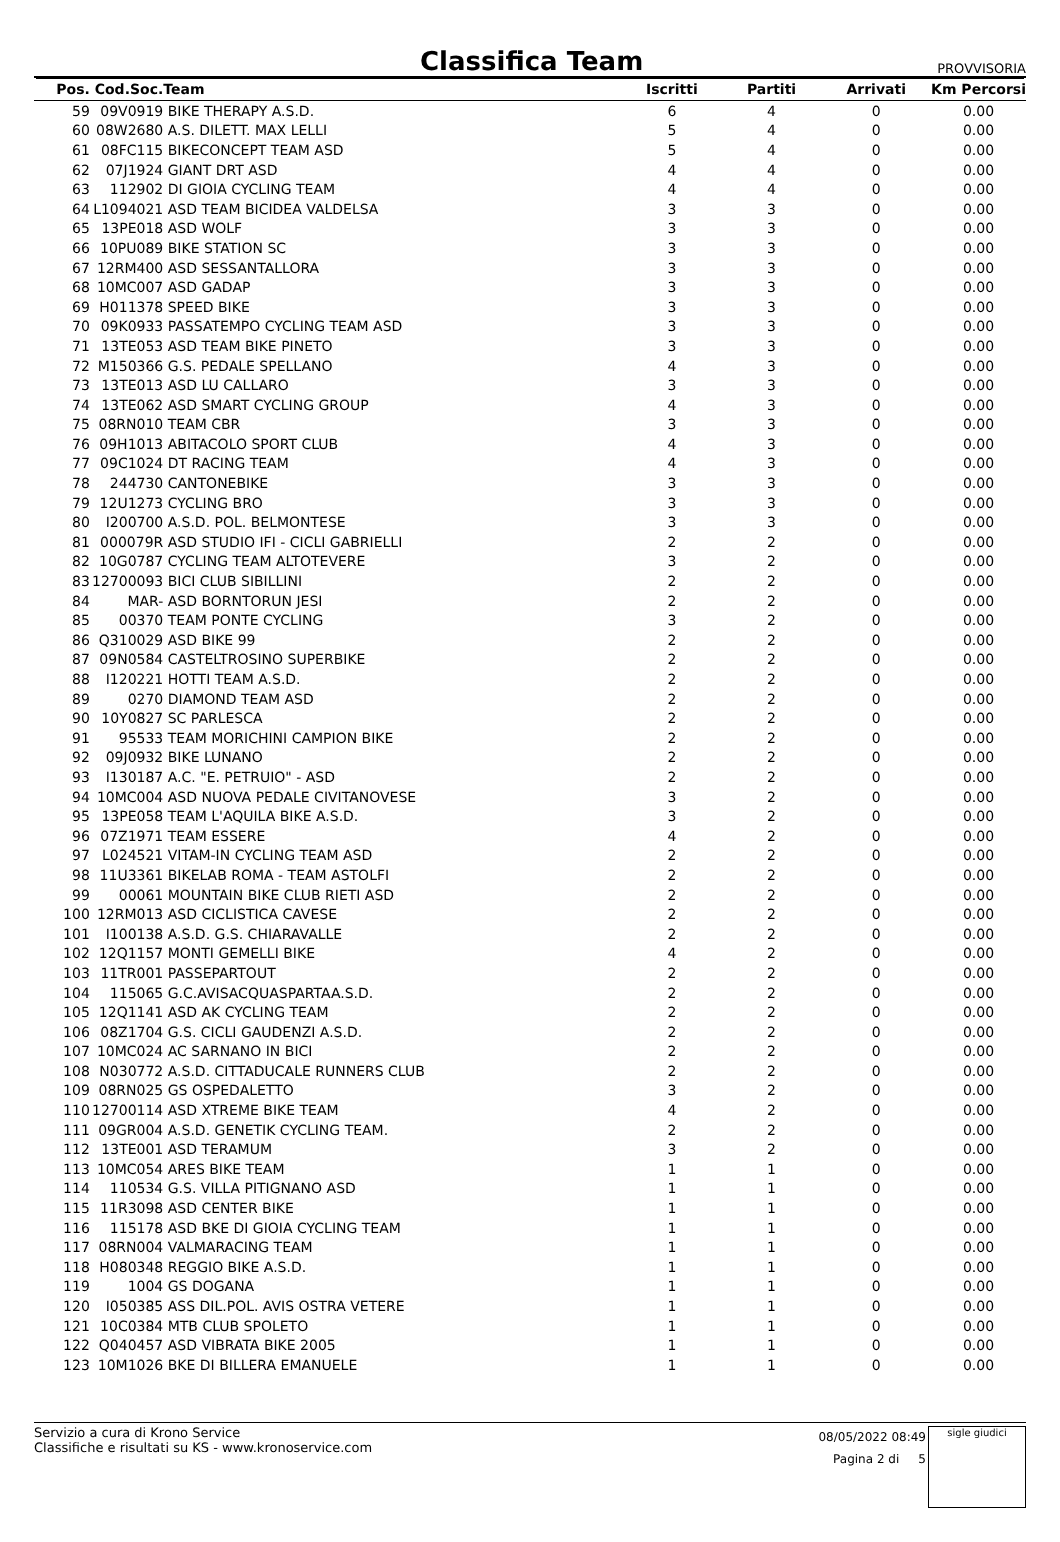Classifica Team
PROVVISORIA
| Pos. | Cod.Soc. | Team | Iscritti | Partiti | Arrivati | Km Percorsi |
| --- | --- | --- | --- | --- | --- | --- |
| 59 | 09V0919 | BIKE THERAPY A.S.D. | 6 | 4 | 0 | 0.00 |
| 60 | 08W2680 | A.S. DILETT. MAX LELLI | 5 | 4 | 0 | 0.00 |
| 61 | 08FC115 | BIKECONCEPT TEAM ASD | 5 | 4 | 0 | 0.00 |
| 62 | 07J1924 | GIANT DRT ASD | 4 | 4 | 0 | 0.00 |
| 63 | 112902 | DI GIOIA CYCLING TEAM | 4 | 4 | 0 | 0.00 |
| 64 | L1094021 | ASD TEAM BICIDEA VALDELSA | 3 | 3 | 0 | 0.00 |
| 65 | 13PE018 | ASD WOLF | 3 | 3 | 0 | 0.00 |
| 66 | 10PU089 | BIKE STATION SC | 3 | 3 | 0 | 0.00 |
| 67 | 12RM400 | ASD SESSANTALLORA | 3 | 3 | 0 | 0.00 |
| 68 | 10MC007 | ASD GADAP | 3 | 3 | 0 | 0.00 |
| 69 | H011378 | SPEED BIKE | 3 | 3 | 0 | 0.00 |
| 70 | 09K0933 | PASSATEMPO CYCLING TEAM ASD | 3 | 3 | 0 | 0.00 |
| 71 | 13TE053 | ASD TEAM BIKE PINETO | 3 | 3 | 0 | 0.00 |
| 72 | M150366 | G.S. PEDALE SPELLANO | 4 | 3 | 0 | 0.00 |
| 73 | 13TE013 | ASD LU CALLARO | 3 | 3 | 0 | 0.00 |
| 74 | 13TE062 | ASD SMART CYCLING GROUP | 4 | 3 | 0 | 0.00 |
| 75 | 08RN010 | TEAM CBR | 3 | 3 | 0 | 0.00 |
| 76 | 09H1013 | ABITACOLO SPORT CLUB | 4 | 3 | 0 | 0.00 |
| 77 | 09C1024 | DT RACING TEAM | 4 | 3 | 0 | 0.00 |
| 78 | 244730 | CANTONEBIKE | 3 | 3 | 0 | 0.00 |
| 79 | 12U1273 | CYCLING BRO | 3 | 3 | 0 | 0.00 |
| 80 | I200700 | A.S.D. POL. BELMONTESE | 3 | 3 | 0 | 0.00 |
| 81 | 000079R | ASD STUDIO IFI - CICLI GABRIELLI | 2 | 2 | 0 | 0.00 |
| 82 | 10G0787 | CYCLING TEAM ALTOTEVERE | 3 | 2 | 0 | 0.00 |
| 83 | 12700093 | BICI CLUB SIBILLINI | 2 | 2 | 0 | 0.00 |
| 84 | MAR- | ASD BORNTORUN JESI | 2 | 2 | 0 | 0.00 |
| 85 | 00370 | TEAM PONTE CYCLING | 3 | 2 | 0 | 0.00 |
| 86 | Q310029 | ASD BIKE 99 | 2 | 2 | 0 | 0.00 |
| 87 | 09N0584 | CASTELTROSINO SUPERBIKE | 2 | 2 | 0 | 0.00 |
| 88 | I120221 | HOTTI TEAM A.S.D. | 2 | 2 | 0 | 0.00 |
| 89 | 0270 | DIAMOND TEAM ASD | 2 | 2 | 0 | 0.00 |
| 90 | 10Y0827 | SC PARLESCA | 2 | 2 | 0 | 0.00 |
| 91 | 95533 | TEAM MORICHINI CAMPION BIKE | 2 | 2 | 0 | 0.00 |
| 92 | 09J0932 | BIKE LUNANO | 2 | 2 | 0 | 0.00 |
| 93 | I130187 | A.C. "E. PETRUIO" - ASD | 2 | 2 | 0 | 0.00 |
| 94 | 10MC004 | ASD NUOVA PEDALE CIVITANOVESE | 3 | 2 | 0 | 0.00 |
| 95 | 13PE058 | TEAM L'AQUILA BIKE A.S.D. | 3 | 2 | 0 | 0.00 |
| 96 | 07Z1971 | TEAM ESSERE | 4 | 2 | 0 | 0.00 |
| 97 | L024521 | VITAM-IN CYCLING TEAM ASD | 2 | 2 | 0 | 0.00 |
| 98 | 11U3361 | BIKELAB ROMA - TEAM ASTOLFI | 2 | 2 | 0 | 0.00 |
| 99 | 00061 | MOUNTAIN BIKE CLUB RIETI ASD | 2 | 2 | 0 | 0.00 |
| 100 | 12RM013 | ASD CICLISTICA CAVESE | 2 | 2 | 0 | 0.00 |
| 101 | I100138 | A.S.D. G.S. CHIARAVALLE | 2 | 2 | 0 | 0.00 |
| 102 | 12Q1157 | MONTI GEMELLI BIKE | 4 | 2 | 0 | 0.00 |
| 103 | 11TR001 | PASSEPARTOUT | 2 | 2 | 0 | 0.00 |
| 104 | 115065 | G.C.AVISACQUASPARTAA.S.D. | 2 | 2 | 0 | 0.00 |
| 105 | 12Q1141 | ASD AK CYCLING TEAM | 2 | 2 | 0 | 0.00 |
| 106 | 08Z1704 | G.S. CICLI GAUDENZI A.S.D. | 2 | 2 | 0 | 0.00 |
| 107 | 10MC024 | AC SARNANO IN BICI | 2 | 2 | 0 | 0.00 |
| 108 | N030772 | A.S.D. CITTADUCALE RUNNERS CLUB | 2 | 2 | 0 | 0.00 |
| 109 | 08RN025 | GS OSPEDALETTO | 3 | 2 | 0 | 0.00 |
| 110 | 12700114 | ASD XTREME BIKE TEAM | 4 | 2 | 0 | 0.00 |
| 111 | 09GR004 | A.S.D. GENETIK CYCLING TEAM. | 2 | 2 | 0 | 0.00 |
| 112 | 13TE001 | ASD TERAMUM | 3 | 2 | 0 | 0.00 |
| 113 | 10MC054 | ARES BIKE TEAM | 1 | 1 | 0 | 0.00 |
| 114 | 110534 | G.S. VILLA PITIGNANO ASD | 1 | 1 | 0 | 0.00 |
| 115 | 11R3098 | ASD CENTER BIKE | 1 | 1 | 0 | 0.00 |
| 116 | 115178 | ASD BKE DI GIOIA CYCLING TEAM | 1 | 1 | 0 | 0.00 |
| 117 | 08RN004 | VALMARACING TEAM | 1 | 1 | 0 | 0.00 |
| 118 | H080348 | REGGIO BIKE A.S.D. | 1 | 1 | 0 | 0.00 |
| 119 | 1004 | GS DOGANA | 1 | 1 | 0 | 0.00 |
| 120 | I050385 | ASS DIL.POL. AVIS OSTRA VETERE | 1 | 1 | 0 | 0.00 |
| 121 | 10C0384 | MTB CLUB SPOLETO | 1 | 1 | 0 | 0.00 |
| 122 | Q040457 | ASD VIBRATA BIKE 2005 | 1 | 1 | 0 | 0.00 |
| 123 | 10M1026 | BKE DI BILLERA EMANUELE | 1 | 1 | 0 | 0.00 |
Servizio a cura di Krono Service
Classifiche e risultati su KS - www.kronoservice.com
08/05/2022 08:49
Pagina 2 di 5
sigle giudici